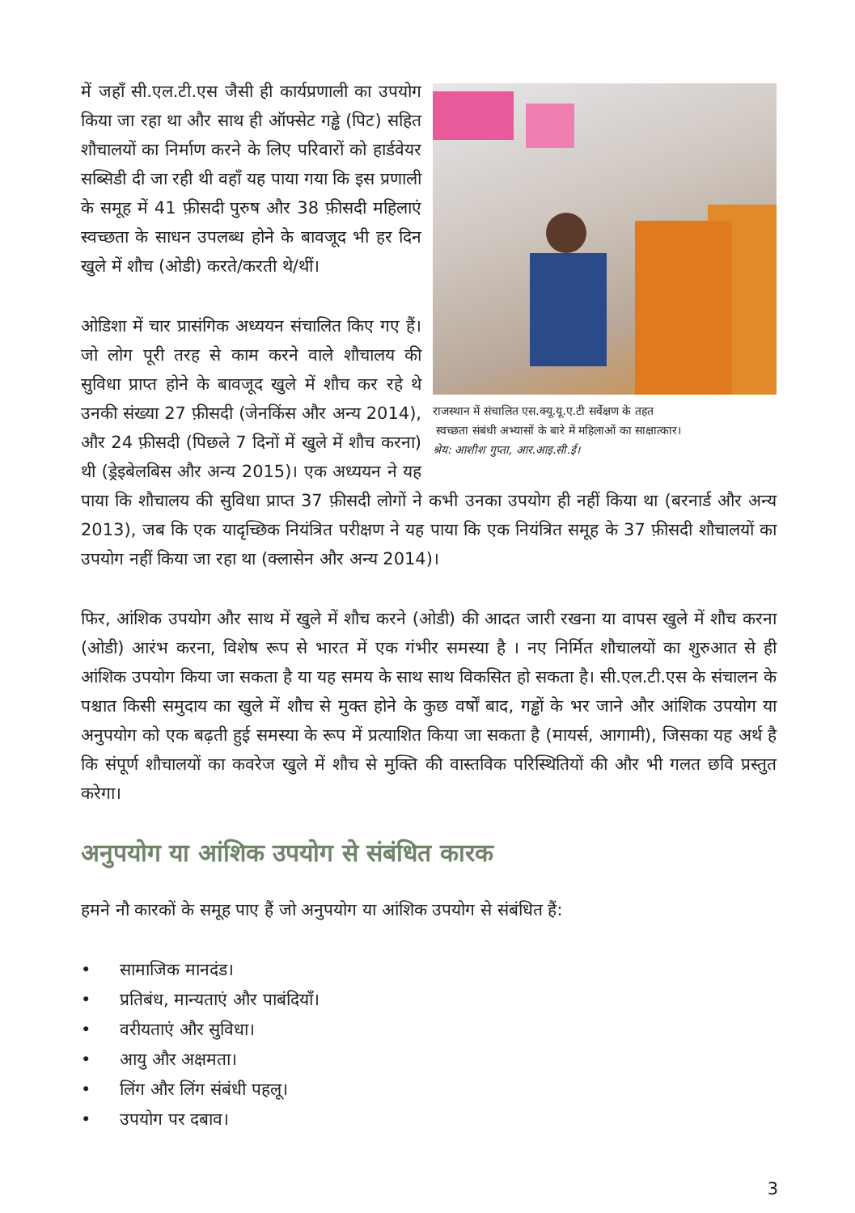राजस्थान में संचालित एस.क्यू.यू.ए.टी सर्वेक्षण के तहत
स्वच्छता संबंधी अभ्यासों के बारे में महिलाओं का साक्षात्कार।
श्रेय: आशीश गुप्ता, आर.आइ.सी.ई।
में जहाँ सी.एल.टी.एस जैसी ही कार्यप्रणाली का उपयोग किया जा रहा था और साथ ही ऑफ्सेट गड्ढे (पिट) सहित शौचालयों का निर्माण करने के लिए परिवारों को हार्डवेयर सब्सिडी दी जा रही थी वहाँ यह पाया गया कि इस प्रणाली के समूह में 41 फ़ीसदी पुरुष और 38 फ़ीसदी महिलाएं स्वच्छता के साधन उपलब्ध होने के बावजूद भी हर दिन खुले में शौच (ओडी) करते/करती थे/थीं।
ओडिशा में चार प्रासंगिक अध्ययन संचालित किए गए हैं। जो लोग पूरी तरह से काम करने वाले शौचालय की सुविधा प्राप्त होने के बावजूद खुले में शौच कर रहे थे उनकी संख्या 27 फ़ीसदी (जेनकिंस और अन्य 2014), और 24 फ़ीसदी (पिछले 7 दिनों में खुले में शौच करना) थी (ड्रेइबेलबिस और अन्य 2015)। एक अध्ययन ने यह पाया कि शौचालय की सुविधा प्राप्त 37 फ़ीसदी लोगों ने कभी उनका उपयोग ही नहीं किया था (बरनार्ड और अन्य 2013), जब कि एक यादृच्छिक नियंत्रित परीक्षण ने यह पाया कि एक नियंत्रित समूह के 37 फ़ीसदी शौचालयों का उपयोग नहीं किया जा रहा था (क्लासेन और अन्य 2014)।
फिर, आंशिक उपयोग और साथ में खुले में शौच करने (ओडी) की आदत जारी रखना या वापस खुले में शौच करना (ओडी) आरंभ करना, विशेष रूप से भारत में एक गंभीर समस्या है । नए निर्मित शौचालयों का शुरुआत से ही आंशिक उपयोग किया जा सकता है या यह समय के साथ साथ विकसित हो सकता है। सी.एल.टी.एस के संचालन के पश्चात किसी समुदाय का खुले में शौच से मुक्त होने के कुछ वर्षों बाद, गड्ढों के भर जाने और आंशिक उपयोग या अनुपयोग को एक बढ़ती हुई समस्या के रूप में प्रत्याशित किया जा सकता है (मायर्स, आगामी), जिसका यह अर्थ है कि संपूर्ण शौचालयों का कवरेज खुले में शौच से मुक्ति की वास्तविक परिस्थितियों की और भी गलत छवि प्रस्तुत करेगा।
अनुपयोग या आंशिक उपयोग से संबंधित कारक
हमने नौ कारकों के समूह पाए हैं जो अनुपयोग या आंशिक उपयोग से संबंधित हैं:
• सामाजिक मानदंड।
• प्रतिबंध, मान्यताएं और पाबंदियाँ।
• वरीयताएं और सुविधा।
• आयु और अक्षमता।
• लिंग और लिंग संबंधी पहलू।
• उपयोग पर दबाव।
3